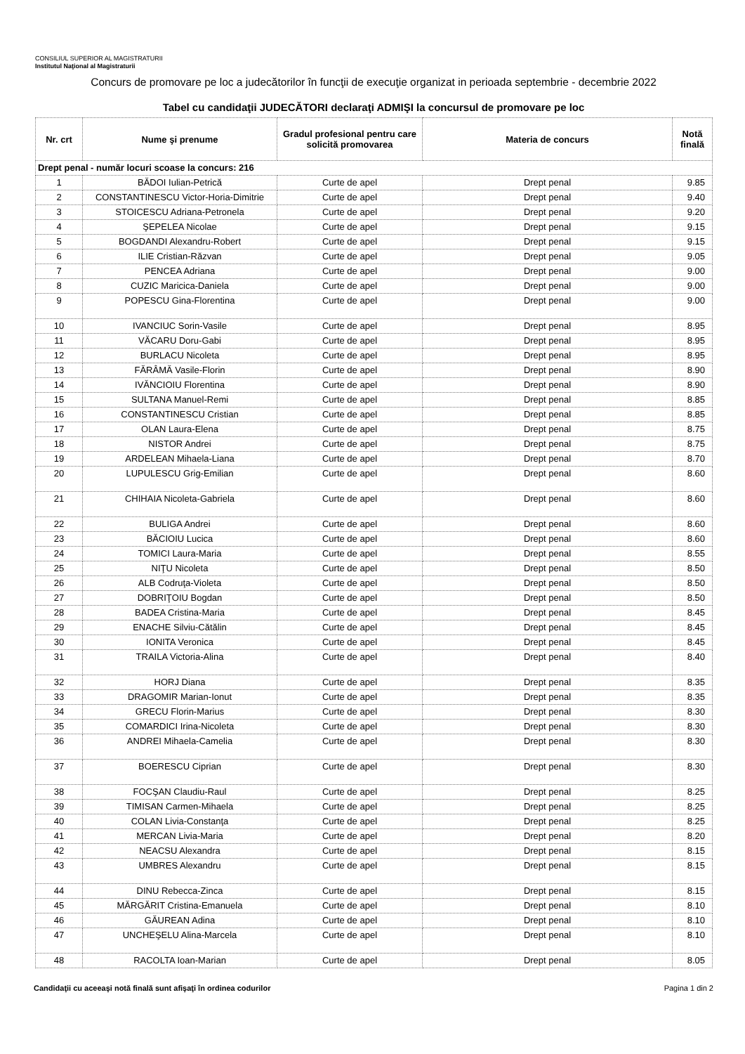CONSILIUL SUPERIOR AL MAGISTRATURII
Institutul Naţional al Magistraturii
Concurs de promovare pe loc a judecătorilor în funcţii de execuţie organizat in perioada septembrie - decembrie 2022
Tabel cu candidaţii JUDECĂTORI declaraţi ADMIŞI la concursul de promovare pe loc
| Nr. crt | Nume şi prenume | Gradul profesional pentru care solicită promovarea | Materia de concurs | Notă finală |
| --- | --- | --- | --- | --- |
| Drept penal - număr locuri scoase la concurs: 216 | | | | |
| 1 | BĂDOI Iulian-Petrică | Curte de apel | Drept penal | 9.85 |
| 2 | CONSTANTINESCU Victor-Horia-Dimitrie | Curte de apel | Drept penal | 9.40 |
| 3 | STOICESCU Adriana-Petronela | Curte de apel | Drept penal | 9.20 |
| 4 | ŞEPELEA Nicolae | Curte de apel | Drept penal | 9.15 |
| 5 | BOGDANDI Alexandru-Robert | Curte de apel | Drept penal | 9.15 |
| 6 | ILIE Cristian-Răzvan | Curte de apel | Drept penal | 9.05 |
| 7 | PENCEA Adriana | Curte de apel | Drept penal | 9.00 |
| 8 | CUZIC Maricica-Daniela | Curte de apel | Drept penal | 9.00 |
| 9 | POPESCU Gina-Florentina | Curte de apel | Drept penal | 9.00 |
| 10 | IVANCIUC Sorin-Vasile | Curte de apel | Drept penal | 8.95 |
| 11 | VĂCARU Doru-Gabi | Curte de apel | Drept penal | 8.95 |
| 12 | BURLACU Nicoleta | Curte de apel | Drept penal | 8.95 |
| 13 | FĂRÂMĂ Vasile-Florin | Curte de apel | Drept penal | 8.90 |
| 14 | IVĂNCIOIU Florentina | Curte de apel | Drept penal | 8.90 |
| 15 | SULTANA Manuel-Remi | Curte de apel | Drept penal | 8.85 |
| 16 | CONSTANTINESCU Cristian | Curte de apel | Drept penal | 8.85 |
| 17 | OLAN Laura-Elena | Curte de apel | Drept penal | 8.75 |
| 18 | NISTOR Andrei | Curte de apel | Drept penal | 8.75 |
| 19 | ARDELEAN Mihaela-Liana | Curte de apel | Drept penal | 8.70 |
| 20 | LUPULESCU Grig-Emilian | Curte de apel | Drept penal | 8.60 |
| 21 | CHIHAIA Nicoleta-Gabriela | Curte de apel | Drept penal | 8.60 |
| 22 | BULIGA Andrei | Curte de apel | Drept penal | 8.60 |
| 23 | BĂCIOIU Lucica | Curte de apel | Drept penal | 8.60 |
| 24 | TOMICI Laura-Maria | Curte de apel | Drept penal | 8.55 |
| 25 | NIŢU Nicoleta | Curte de apel | Drept penal | 8.50 |
| 26 | ALB Codruţa-Violeta | Curte de apel | Drept penal | 8.50 |
| 27 | DOBRIŢOIU Bogdan | Curte de apel | Drept penal | 8.50 |
| 28 | BADEA Cristina-Maria | Curte de apel | Drept penal | 8.45 |
| 29 | ENACHE Silviu-Cătălin | Curte de apel | Drept penal | 8.45 |
| 30 | IONITA Veronica | Curte de apel | Drept penal | 8.45 |
| 31 | TRAILA Victoria-Alina | Curte de apel | Drept penal | 8.40 |
| 32 | HORJ Diana | Curte de apel | Drept penal | 8.35 |
| 33 | DRAGOMIR Marian-Ionut | Curte de apel | Drept penal | 8.35 |
| 34 | GRECU Florin-Marius | Curte de apel | Drept penal | 8.30 |
| 35 | COMARDICI Irina-Nicoleta | Curte de apel | Drept penal | 8.30 |
| 36 | ANDREI Mihaela-Camelia | Curte de apel | Drept penal | 8.30 |
| 37 | BOERESCU Ciprian | Curte de apel | Drept penal | 8.30 |
| 38 | FOCŞAN Claudiu-Raul | Curte de apel | Drept penal | 8.25 |
| 39 | TIMISAN Carmen-Mihaela | Curte de apel | Drept penal | 8.25 |
| 40 | COLAN Livia-Constanţa | Curte de apel | Drept penal | 8.25 |
| 41 | MERCAN Livia-Maria | Curte de apel | Drept penal | 8.20 |
| 42 | NEACSU Alexandra | Curte de apel | Drept penal | 8.15 |
| 43 | UMBRES Alexandru | Curte de apel | Drept penal | 8.15 |
| 44 | DINU Rebecca-Zinca | Curte de apel | Drept penal | 8.15 |
| 45 | MĂRGĂRIT Cristina-Emanuela | Curte de apel | Drept penal | 8.10 |
| 46 | GĂUREAN Adina | Curte de apel | Drept penal | 8.10 |
| 47 | UNCHEŞELU Alina-Marcela | Curte de apel | Drept penal | 8.10 |
| 48 | RACOLTA Ioan-Marian | Curte de apel | Drept penal | 8.05 |
Candidaţii cu aceeaşi notă finală sunt afişaţi în ordinea codurilor Pagina 1 din 2